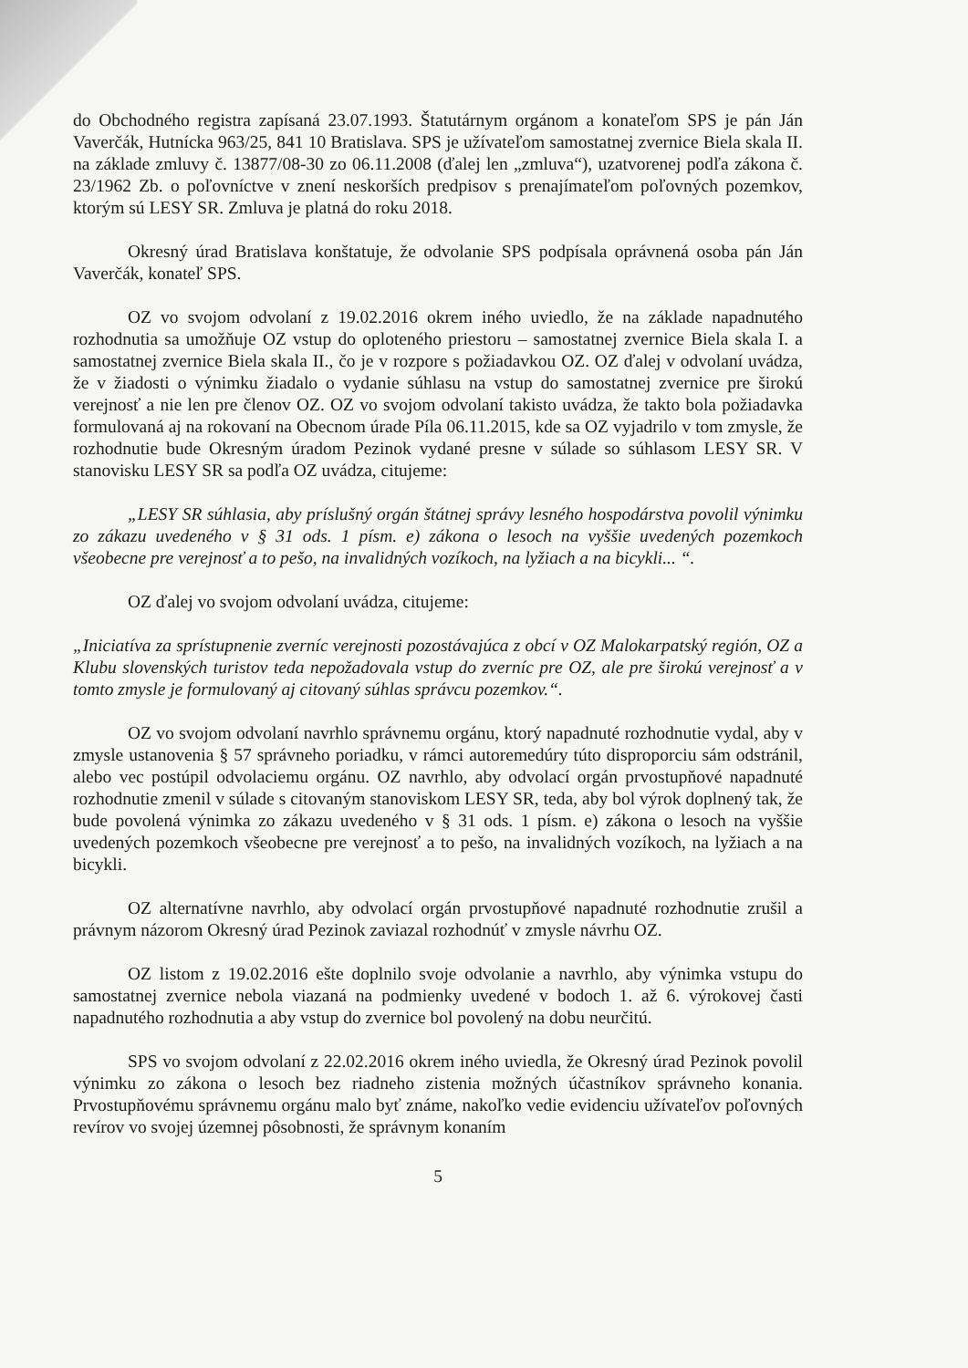do Obchodného registra zapísaná 23.07.1993. Štatutárnym orgánom a konateľom SPS je pán Ján Vaverčák, Hutnícka 963/25, 841 10 Bratislava. SPS je užívateľom samostatnej zvernice Biela skala II. na základe zmluvy č. 13877/08-30 zo 06.11.2008 (ďalej len „zmluva“), uzatvorenej podľa zákona č. 23/1962 Zb. o poľovníctve v znení neskorších predpisov s prenajímateľom poľovných pozemkov, ktorým sú LESY SR. Zmluva je platná do roku 2018.
Okresný úrad Bratislava konštatuje, že odvolanie SPS podpísala oprávnená osoba pán Ján Vaverčák, konateľ SPS.
OZ vo svojom odvolaní z 19.02.2016 okrem iného uviedlo, že na základe napadnutého rozhodnutia sa umožňuje OZ vstup do oploteného priestoru – samostatnej zvernice Biela skala I. a samostatnej zvernice Biela skala II., čo je v rozpore s požiadavkou OZ. OZ ďalej v odvolaní uvádza, že v žiadosti o výnimku žiadalo o vydanie súhlasu na vstup do samostatnej zvernice pre širokú verejnosť a nie len pre členov OZ. OZ vo svojom odvolaní takisto uvádza, že takto bola požiadavka formulovaná aj na rokovaní na Obecnom úrade Píla 06.11.2015, kde sa OZ vyjadrilo v tom zmysle, že rozhodnutie bude Okresným úradom Pezinok vydané presne v súlade so súhlasom LESY SR. V stanovisku LESY SR sa podľa OZ uvádza, citujeme:
„LESY SR súhlasia, aby príslušný orgán štátnej správy lesného hospodárstva povolil výnimku zo zákazu uvedeného v § 31 ods. 1 písm. e) zákona o lesoch na vyššie uvedených pozemkoch všeobecne pre verejnosť a to pešo, na invalidných vozíkoch, na lyžiach a na bicykli... “.
OZ ďalej vo svojom odvolaní uvádza, citujeme:
„Iniciatíva za sprístupnenie zverníc verejnosti pozostávajúca z obcí v OZ Malokarpatský región, OZ a Klubu slovenských turistov teda nepožadovala vstup do zverníc pre OZ, ale pre širokú verejnosť a v tomto zmysle je formulovaný aj citovaný súhlas správcu pozemkov.“.
OZ vo svojom odvolaní navrhlo správnemu orgánu, ktorý napadnuté rozhodnutie vydal, aby v zmysle ustanovenia § 57 správneho poriadku, v rámci autoremedúry túto disproporciu sám odstránil, alebo vec postúpil odvolaciemu orgánu. OZ navrhlo, aby odvolací orgán prvostupňové napadnuté rozhodnutie zmenil v súlade s citovaným stanoviskom LESY SR, teda, aby bol výrok doplnený tak, že bude povolená výnimka zo zákazu uvedeného v § 31 ods. 1 písm. e) zákona o lesoch na vyššie uvedených pozemkoch všeobecne pre verejnosť a to pešo, na invalidných vozíkoch, na lyžiach a na bicykli.
OZ alternatívne navrhlo, aby odvolací orgán prvostupňové napadnuté rozhodnutie zrušil a právnym názorom Okresný úrad Pezinok zaviazal rozhodnúť v zmysle návrhu OZ.
OZ listom z 19.02.2016 ešte doplnilo svoje odvolanie a navrhlo, aby výnimka vstupu do samostatnej zvernice nebola viazaná na podmienky uvedené v bodoch 1. až 6. výrokovej časti napadnutého rozhodnutia a aby vstup do zvernice bol povolený na dobu neurčitú.
SPS vo svojom odvolaní z 22.02.2016 okrem iného uviedla, že Okresný úrad Pezinok povolil výnimku zo zákona o lesoch bez riadneho zistenia možných účastníkov správneho konania. Prvostupňovému správnemu orgánu malo byť známe, nakoľko vedie evidenciu užívateľov poľovných revírov vo svojej územnej pôsobnosti, že správnym konaním
5